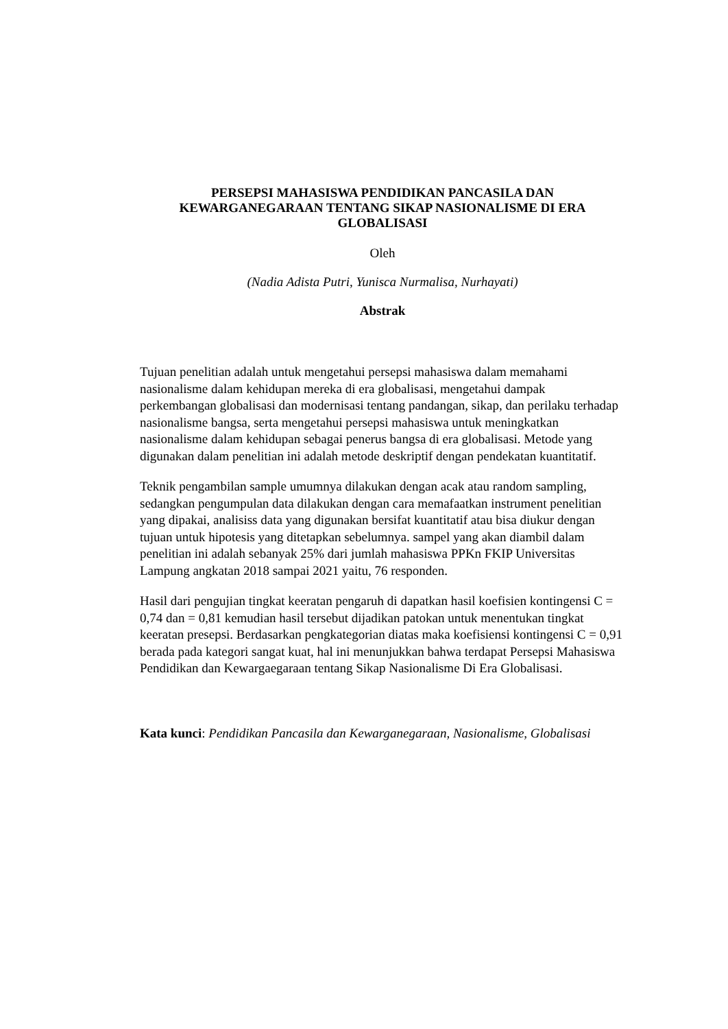PERSEPSI MAHASISWA PENDIDIKAN PANCASILA DAN
KEWARGANEGARAAN TENTANG SIKAP NASIONALISME DI ERA
GLOBALISASI
Oleh
(Nadia Adista Putri, Yunisca Nurmalisa, Nurhayati)
Abstrak
Tujuan penelitian adalah untuk mengetahui persepsi mahasiswa dalam memahami nasionalisme dalam kehidupan mereka di era globalisasi, mengetahui dampak perkembangan globalisasi dan modernisasi tentang pandangan, sikap, dan perilaku terhadap nasionalisme bangsa, serta mengetahui persepsi mahasiswa untuk meningkatkan nasionalisme dalam kehidupan sebagai penerus bangsa di era globalisasi. Metode yang digunakan dalam penelitian ini adalah metode deskriptif dengan pendekatan kuantitatif.
Teknik pengambilan sample umumnya dilakukan dengan acak atau random sampling, sedangkan pengumpulan data dilakukan dengan cara memafaatkan instrument penelitian yang dipakai, analisiss data yang digunakan bersifat kuantitatif atau bisa diukur dengan tujuan untuk hipotesis yang ditetapkan sebelumnya. sampel yang akan diambil dalam penelitian ini adalah sebanyak 25% dari jumlah mahasiswa PPKn FKIP Universitas Lampung angkatan 2018 sampai 2021 yaitu, 76 responden.
Hasil dari pengujian tingkat keeratan pengaruh di dapatkan hasil koefisien kontingensi C = 0,74 dan = 0,81 kemudian hasil tersebut dijadikan patokan untuk menentukan tingkat keeratan presepsi. Berdasarkan pengkategorian diatas maka koefisiensi kontingensi C = 0,91 berada pada kategori sangat kuat, hal ini menunjukkan bahwa terdapat Persepsi Mahasiswa Pendidikan dan Kewargaegaraan tentang Sikap Nasionalisme Di Era Globalisasi.
Kata kunci: Pendidikan Pancasila dan Kewarganegaraan, Nasionalisme, Globalisasi